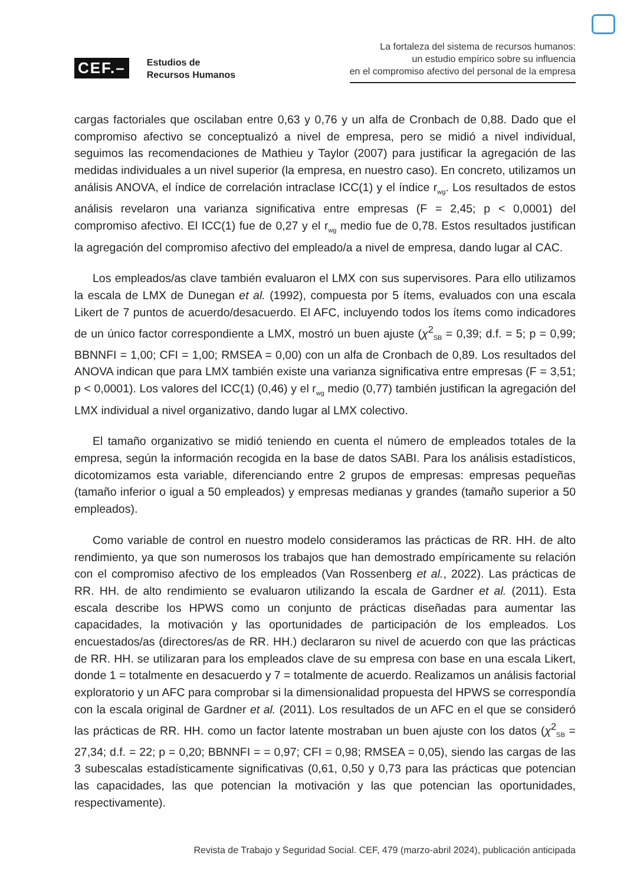CEF.– Estudios de
Recursos Humanos
La fortaleza del sistema de recursos humanos:
un estudio empírico sobre su influencia
en el compromiso afectivo del personal de la empresa
cargas factoriales que oscilaban entre 0,63 y 0,76 y un alfa de Cronbach de 0,88. Dado que el compromiso afectivo se conceptualizó a nivel de empresa, pero se midió a nivel individual, seguimos las recomendaciones de Mathieu y Taylor (2007) para justificar la agregación de las medidas individuales a un nivel superior (la empresa, en nuestro caso). En concreto, utilizamos un análisis ANOVA, el índice de correlación intraclase ICC(1) y el índice r<sub>wg</sub>. Los resultados de estos análisis revelaron una varianza significativa entre empresas (F = 2,45; p < 0,0001) del compromiso afectivo. El ICC(1) fue de 0,27 y el r<sub>wg</sub> medio fue de 0,78. Estos resultados justifican la agregación del compromiso afectivo del empleado/a a nivel de empresa, dando lugar al CAC.
Los empleados/as clave también evaluaron el LMX con sus supervisores. Para ello utilizamos la escala de LMX de Dunegan et al. (1992), compuesta por 5 ítems, evaluados con una escala Likert de 7 puntos de acuerdo/desacuerdo. El AFC, incluyendo todos los ítems como indicadores de un único factor correspondiente a LMX, mostró un buen ajuste (χ<sup>2</sup><sub>SB</sub> = 0,39; d.f. = 5; p = 0,99; BBNNFI = 1,00; CFI = 1,00; RMSEA = 0,00) con un alfa de Cronbach de 0,89. Los resultados del ANOVA indican que para LMX también existe una varianza significativa entre empresas (F = 3,51; p < 0,0001). Los valores del ICC(1) (0,46) y el r<sub>wg</sub> medio (0,77) también justifican la agregación del LMX individual a nivel organizativo, dando lugar al LMX colectivo.
El tamaño organizativo se midió teniendo en cuenta el número de empleados totales de la empresa, según la información recogida en la base de datos SABI. Para los análisis estadísticos, dicotomizamos esta variable, diferenciando entre 2 grupos de empresas: empresas pequeñas (tamaño inferior o igual a 50 empleados) y empresas medianas y grandes (tamaño superior a 50 empleados).
Como variable de control en nuestro modelo consideramos las prácticas de RR. HH. de alto rendimiento, ya que son numerosos los trabajos que han demostrado empíricamente su relación con el compromiso afectivo de los empleados (Van Rossenberg et al., 2022). Las prácticas de RR. HH. de alto rendimiento se evaluaron utilizando la escala de Gardner et al. (2011). Esta escala describe los HPWS como un conjunto de prácticas diseñadas para aumentar las capacidades, la motivación y las oportunidades de participación de los empleados. Los encuestados/as (directores/as de RR. HH.) declararon su nivel de acuerdo con que las prácticas de RR. HH. se utilizaran para los empleados clave de su empresa con base en una escala Likert, donde 1 = totalmente en desacuerdo y 7 = totalmente de acuerdo. Realizamos un análisis factorial exploratorio y un AFC para comprobar si la dimensionalidad propuesta del HPWS se correspondía con la escala original de Gardner et al. (2011). Los resultados de un AFC en el que se consideró las prácticas de RR. HH. como un factor latente mostraban un buen ajuste con los datos (χ<sup>2</sup><sub>SB</sub> = 27,34; d.f. = 22; p = 0,20; BBNNFI = = 0,97; CFI = 0,98; RMSEA = 0,05), siendo las cargas de las 3 subescalas estadísticamente significativas (0,61, 0,50 y 0,73 para las prácticas que potencian las capacidades, las que potencian la motivación y las que potencian las oportunidades, respectivamente).
Revista de Trabajo y Seguridad Social. CEF, 479 (marzo-abril 2024), publicación anticipada